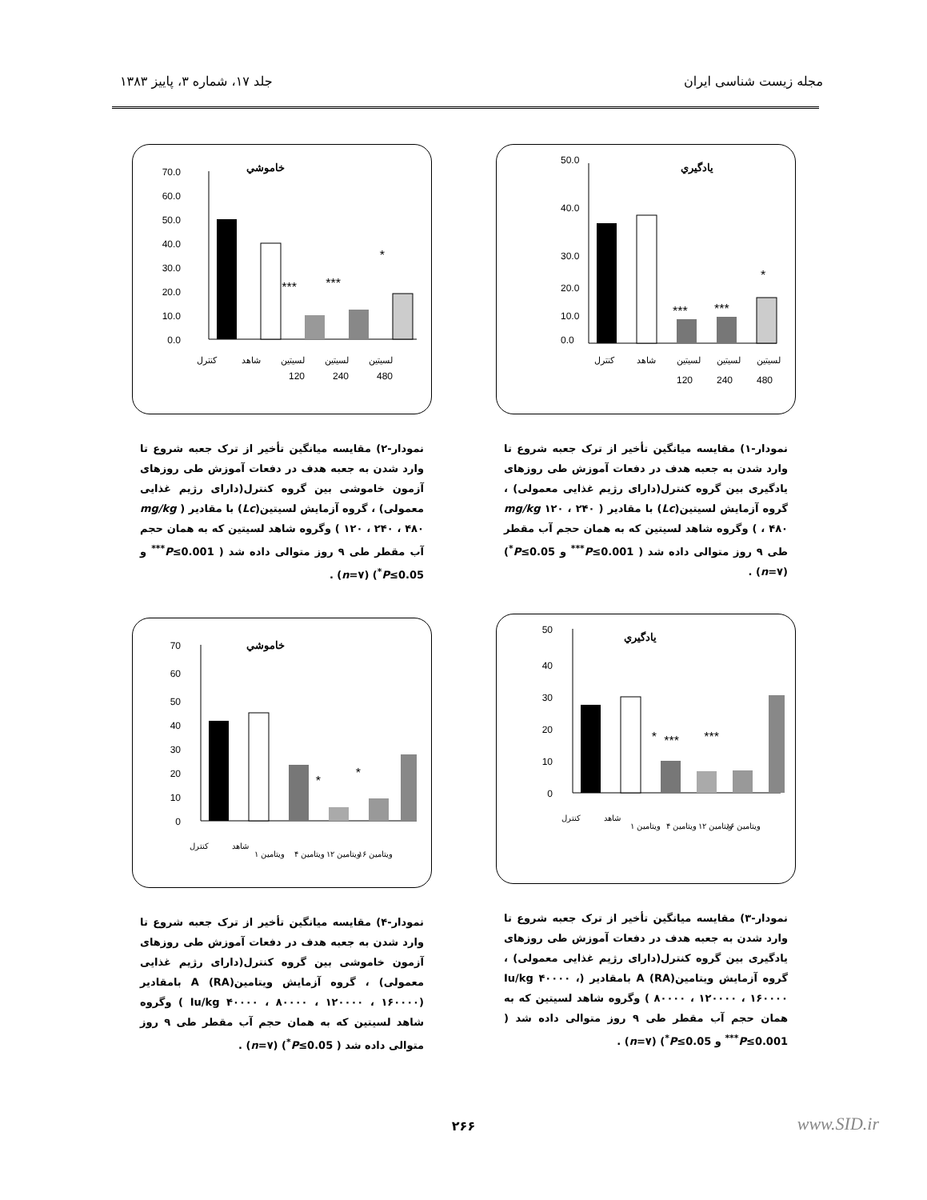مجله زیست شناسی ایران جلد ۱۷، شماره ۳، پاییز ۱۳۸۳
يادگيري
50.0
40.0
30.0
20.0
10.0
0.0
***
***
*
کنترل
شاهد
لسیتین
لسیتین
لسیتین
120
240
480
نمودار-۱) مقایسه میانگین تأخیر از ترک جعبه شروع تا وارد شدن به جعبه هدف در دفعات آموزش طی روزهای یادگیری بین گروه کنترل(دارای رژیم غذایی معمولی) ، گروه آزمایش لسیتین(Lc) با مقادیر ( mg/kg ۱۲۰ ، ۲۴۰ ، ۴۸۰ ) وگروه شاهد لسیتین که به همان حجم آب مقطر طی ۹ روز متوالی داده شد ( P≤0.001<sup>***</sup> و P≤0.05<sup>*</sup>) (n=۷) .
يادگيري
50
40
30
20
10
0
*
***
***
کنترل
شاهد
ویتامین ۱
ویتامین ۴
ویتامین ۱۲
ویتامین ۱۶
نمودار-۳) مقایسه میانگین تأخیر از ترک جعبه شروع تا وارد شدن به جعبه هدف در دفعات آموزش طی روزهای یادگیری بین گروه کنترل(دارای رژیم غذایی معمولی) ، گروه آزمایش ویتامینA (RA) بامقادیر (Iu/kg ۴۰۰۰۰ ، ۸۰۰۰۰ ، ۱۲۰۰۰۰ ، ۱۶۰۰۰۰ ) وگروه شاهد لسیتین که به همان حجم آب مقطر طی ۹ روز متوالی داده شد ( P≤0.001<sup>***</sup> و P≤0.05<sup>*</sup>) (n=۷) .
خاموشي
70.0
60.0
50.0
40.0
30.0
20.0
10.0
0.0
***
***
*
کنترل
شاهد
لسیتین
لسیتین
لسیتین
120
240
480
نمودار-۲) مقایسه میانگین تأخیر از ترک جعبه شروع تا وارد شدن به جعبه هدف در دفعات آموزش طی روزهای آزمون خاموشی بین گروه کنترل(دارای رژیم غذایی معمولی) ، گروه آزمایش لسیتین(Lc) با مقادیر ( mg/kg ۱۲۰ ، ۲۴۰ ، ۴۸۰ ) وگروه شاهد لسیتین که به همان حجم آب مقطر طی ۹ روز متوالی داده شد ( P≤0.001<sup>***</sup> و P≤0.05<sup>*</sup>) (n=۷) .
خاموشي
70
60
50
40
30
20
10
0
*
*
کنترل
شاهد
ویتامین ۱
ویتامین ۴
ویتامین ۱۲
ویتامین ۱۶
نمودار-۴) مقایسه میانگین تأخیر از ترک جعبه شروع تا وارد شدن به جعبه هدف در دفعات آموزش طی روزهای آزمون خاموشی بین گروه کنترل(دارای رژیم غذایی معمولی) ، گروه آزمایش ویتامینA (RA) بامقادیر (Iu/kg ۴۰۰۰۰ ، ۸۰۰۰۰ ، ۱۲۰۰۰۰ ، ۱۶۰۰۰۰ ) وگروه شاهد لسیتین که به همان حجم آب مقطر طی ۹ روز متوالی داده شد ( P≤0.05<sup>*</sup>) (n=۷) .
۲۶۶ www.SID.ir